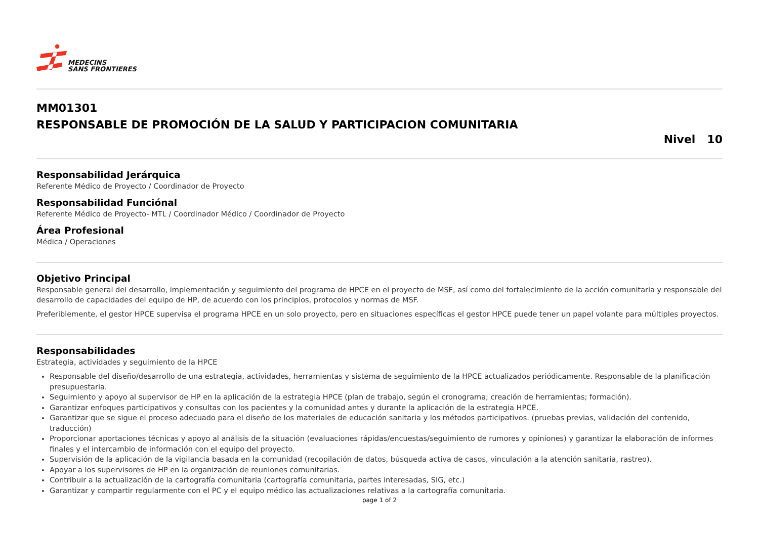MEDECINS
SANS FRONTIERES
MM01301
RESPONSABLE DE PROMOCIÓN DE LA SALUD Y PARTICIPACION COMUNITARIA
Nivel 10
Responsabilidad Jerárquica
Referente Médico de Proyecto / Coordinador de Proyecto
Responsabilidad Funciónal
Referente Médico de Proyecto- MTL / Coordinador Médico / Coordinador de Proyecto
Área Profesional
Médica / Operaciones
Objetivo Principal
Responsable general del desarrollo, implementación y seguimiento del programa de HPCE en el proyecto de MSF, así como del fortalecimiento de la acción comunitaria y responsable del desarrollo de capacidades del equipo de HP, de acuerdo con los principios, protocolos y normas de MSF.
Preferiblemente, el gestor HPCE supervisa el programa HPCE en un solo proyecto, pero en situaciones específicas el gestor HPCE puede tener un papel volante para múltiples proyectos.
Responsabilidades
Estrategia, actividades y seguimiento de la HPCE
Responsable del diseño/desarrollo de una estrategia, actividades, herramientas y sistema de seguimiento de la HPCE actualizados periódicamente. Responsable de la planificación presupuestaria.
Seguimiento y apoyo al supervisor de HP en la aplicación de la estrategia HPCE (plan de trabajo, según el cronograma; creación de herramientas; formación).
Garantizar enfoques participativos y consultas con los pacientes y la comunidad antes y durante la aplicación de la estrategia HPCE.
Garantizar que se sigue el proceso adecuado para el diseño de los materiales de educación sanitaria y los métodos participativos. (pruebas previas, validación del contenido, traducción)
Proporcionar aportaciones técnicas y apoyo al análisis de la situación (evaluaciones rápidas/encuestas/seguimiento de rumores y opiniones) y garantizar la elaboración de informes finales y el intercambio de información con el equipo del proyecto.
Supervisión de la aplicación de la vigilancia basada en la comunidad (recopilación de datos, búsqueda activa de casos, vinculación a la atención sanitaria, rastreo).
Apoyar a los supervisores de HP en la organización de reuniones comunitarias.
Contribuir a la actualización de la cartografía comunitaria (cartografía comunitaria, partes interesadas, SIG, etc.)
Garantizar y compartir regularmente con el PC y el equipo médico las actualizaciones relativas a la cartografía comunitaria.
page 1 of 2